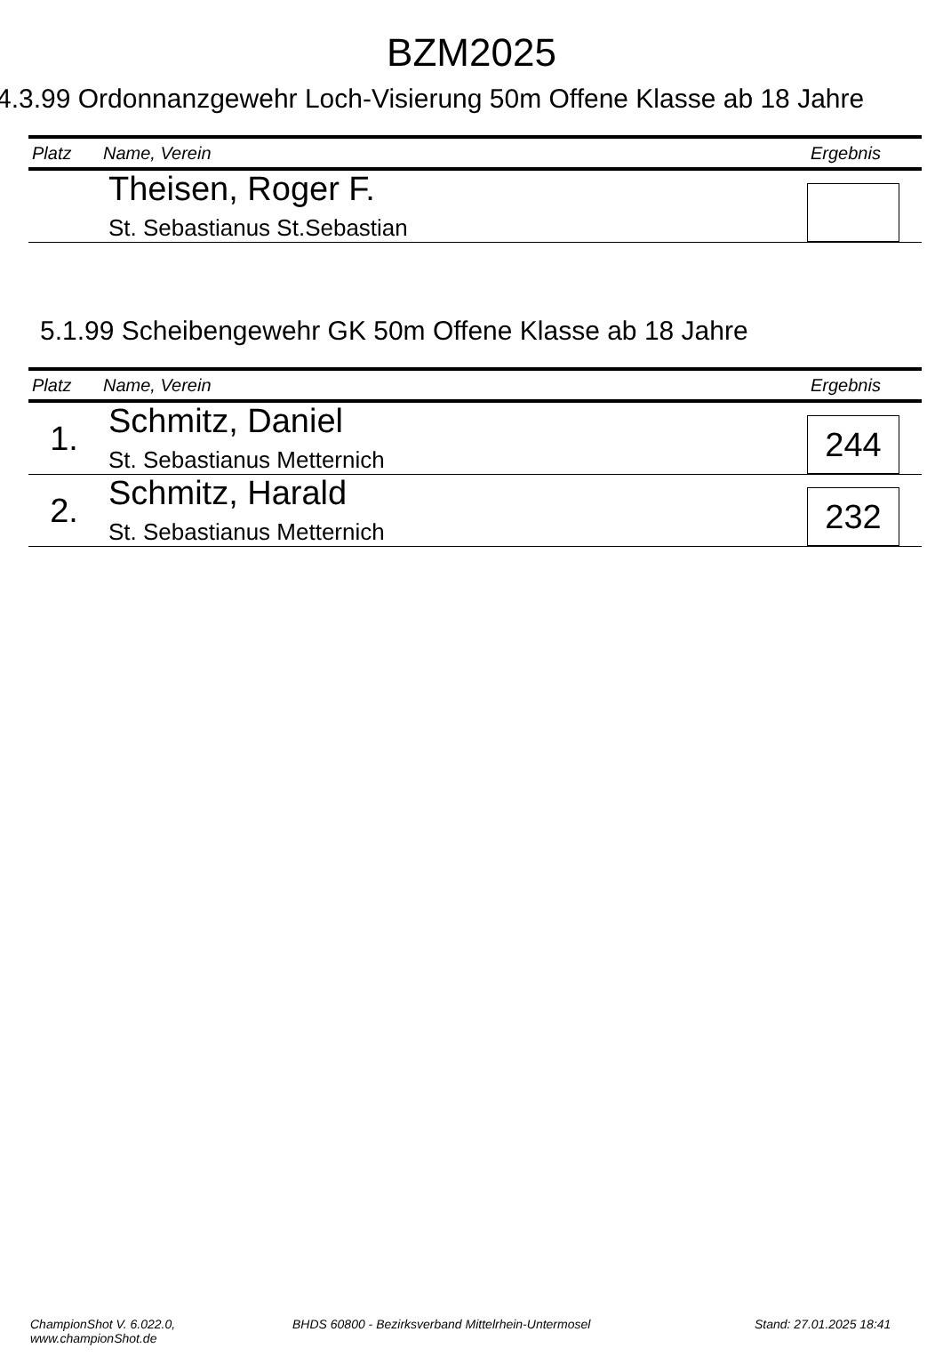BZM2025
4.3.99 Ordonnanzgewehr Loch-Visierung 50m Offene Klasse ab 18 Jahre
| Platz | Name, Verein | Ergebnis |
| --- | --- | --- |
| | Theisen, Roger F. St. Sebastianus St.Sebastian | |
5.1.99 Scheibengewehr GK 50m Offene Klasse ab 18 Jahre
| Platz | Name, Verein | Ergebnis |
| --- | --- | --- |
| 1. | Schmitz, Daniel St. Sebastianus Metternich | 244 |
| 2. | Schmitz, Harald St. Sebastianus Metternich | 232 |
ChampionShot V. 6.022.0, www.championShot.de BHDS 60800 - Bezirksverband Mittelrhein-Untermosel Stand: 27.01.2025 18:41